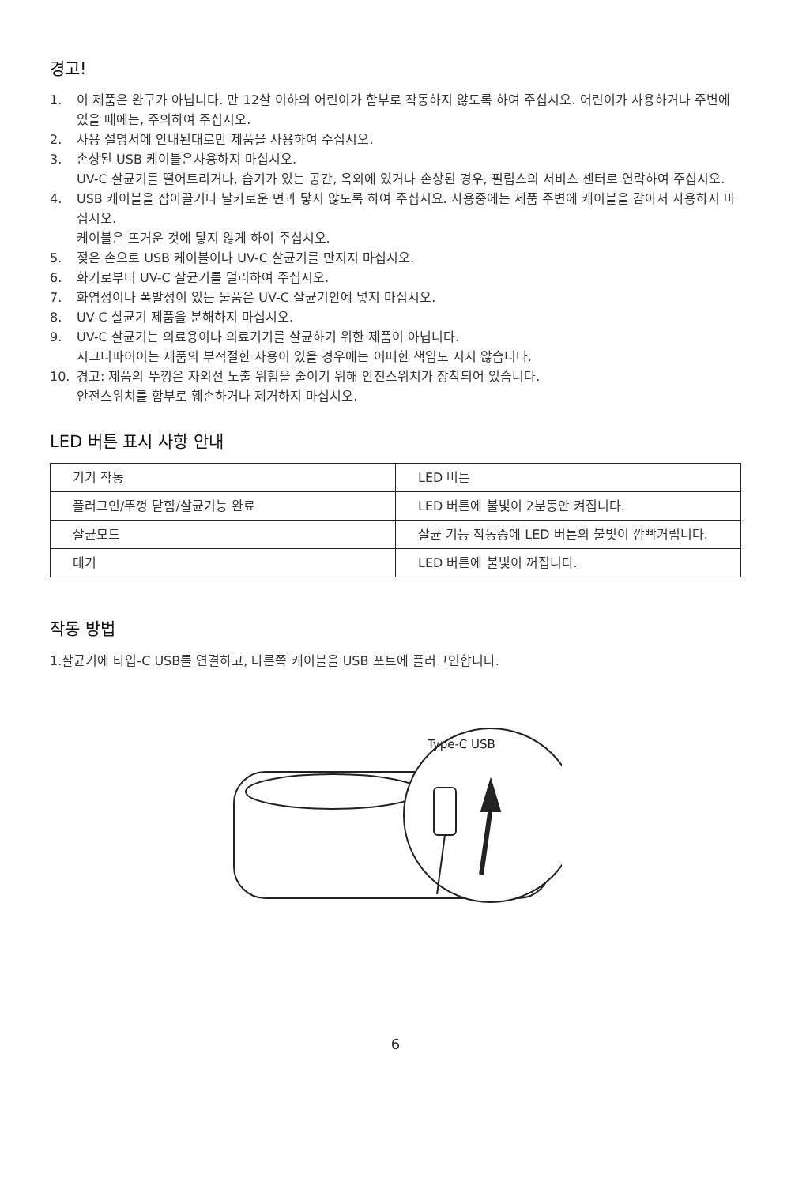경고!
1. 이 제품은 완구가 아닙니다. 만 12살 이하의 어린이가 함부로 작동하지 않도록 하여 주십시오. 어린이가 사용하거나 주변에 있을 때에는, 주의하여 주십시오.
2. 사용 설명서에 안내된대로만 제품을 사용하여 주십시오.
3. 손상된 USB 케이블은사용하지 마십시오.
UV-C 살균기를 떨어트리거나, 습기가 있는 공간, 옥외에 있거나 손상된 경우, 필립스의 서비스 센터로 연락하여 주십시오.
4. USB 케이블을 잡아끌거나 날카로운 면과 닿지 않도록 하여 주십시요. 사용중에는 제품 주변에 케이블을 감아서 사용하지 마십시오.
케이블은 뜨거운 것에 닿지 않게 하여 주십시오.
5. 젖은 손으로 USB 케이블이나 UV-C 살균기를 만지지 마십시오.
6. 화기로부터 UV-C 살균기를 멀리하여 주십시오.
7. 화염성이나 폭발성이 있는 물품은 UV-C 살균기안에 넣지 마십시오.
8. UV-C 살균기 제품을 분해하지 마십시오.
9. UV-C 살균기는 의료용이나 의료기기를 살균하기 위한 제품이 아닙니다.
시그니파이이는 제품의 부적절한 사용이 있을 경우에는 어떠한 책임도 지지 않습니다.
10. 경고: 제품의 뚜껑은 자외선 노출 위험을 줄이기 위해 안전스위치가 장착되어 있습니다.
안전스위치를 함부로 훼손하거나 제거하지 마십시오.
LED 버튼 표시 사항 안내
| 기기 작동 | LED 버튼 |
| 플러그인/뚜껑 닫힘/살균기능 완료 | LED 버튼에 불빛이 2분동안 켜집니다. |
| 살균모드 | 살균 기능 작동중에 LED 버튼의 불빛이 깜빡거립니다. |
| 대기 | LED 버튼에 불빛이 꺼집니다. |
작동 방법
1.살균기에 타입-C USB를 연결하고, 다른쪽 케이블을 USB 포트에 플러그인합니다.
Type-C USB
6